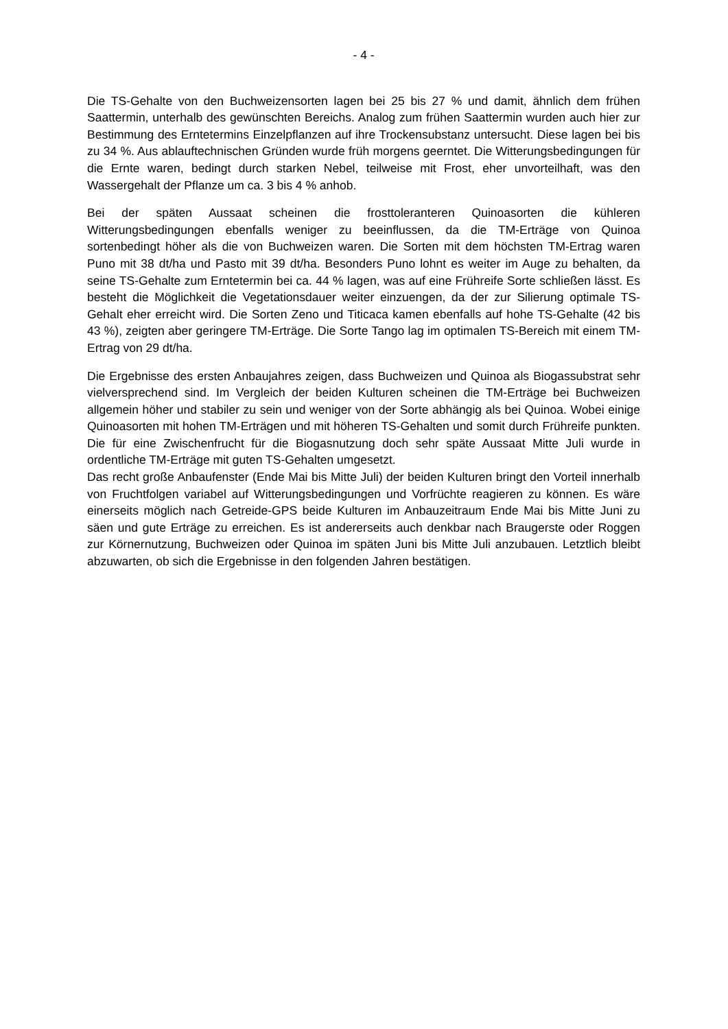- 4 -
Die TS-Gehalte von den Buchweizensorten lagen bei 25 bis 27 % und damit, ähnlich dem frühen Saattermin, unterhalb des gewünschten Bereichs. Analog zum frühen Saattermin wurden auch hier zur Bestimmung des Erntetermins Einzelpflanzen auf ihre Trockensubstanz untersucht. Diese lagen bei bis zu 34 %. Aus ablauftechnischen Gründen wurde früh morgens geerntet. Die Witterungsbedingungen für die Ernte waren, bedingt durch starken Nebel, teilweise mit Frost, eher unvorteilhaft, was den Wassergehalt der Pflanze um ca. 3 bis 4 % anhob.
Bei der späten Aussaat scheinen die frosttoleranteren Quinoasorten die kühleren Witterungsbedingungen ebenfalls weniger zu beeinflussen, da die TM-Erträge von Quinoa sortenbedingt höher als die von Buchweizen waren. Die Sorten mit dem höchsten TM-Ertrag waren Puno mit 38 dt/ha und Pasto mit 39 dt/ha. Besonders Puno lohnt es weiter im Auge zu behalten, da seine TS-Gehalte zum Erntetermin bei ca. 44 % lagen, was auf eine Frühreife Sorte schließen lässt. Es besteht die Möglichkeit die Vegetationsdauer weiter einzuengen, da der zur Silierung optimale TS-Gehalt eher erreicht wird. Die Sorten Zeno und Titicaca kamen ebenfalls auf hohe TS-Gehalte (42 bis 43 %), zeigten aber geringere TM-Erträge. Die Sorte Tango lag im optimalen TS-Bereich mit einem TM-Ertrag von 29 dt/ha.
Die Ergebnisse des ersten Anbaujahres zeigen, dass Buchweizen und Quinoa als Biogassubstrat sehr vielversprechend sind. Im Vergleich der beiden Kulturen scheinen die TM-Erträge bei Buchweizen allgemein höher und stabiler zu sein und weniger von der Sorte abhängig als bei Quinoa. Wobei einige Quinoasorten mit hohen TM-Erträgen und mit höheren TS-Gehalten und somit durch Frühreife punkten. Die für eine Zwischenfrucht für die Biogasnutzung doch sehr späte Aussaat Mitte Juli wurde in ordentliche TM-Erträge mit guten TS-Gehalten umgesetzt.
Das recht große Anbaufenster (Ende Mai bis Mitte Juli) der beiden Kulturen bringt den Vorteil innerhalb von Fruchtfolgen variabel auf Witterungsbedingungen und Vorfrüchte reagieren zu können. Es wäre einerseits möglich nach Getreide-GPS beide Kulturen im Anbauzeitraum Ende Mai bis Mitte Juni zu säen und gute Erträge zu erreichen. Es ist andererseits auch denkbar nach Braugerste oder Roggen zur Körnernutzung, Buchweizen oder Quinoa im späten Juni bis Mitte Juli anzubauen. Letztlich bleibt abzuwarten, ob sich die Ergebnisse in den folgenden Jahren bestätigen.